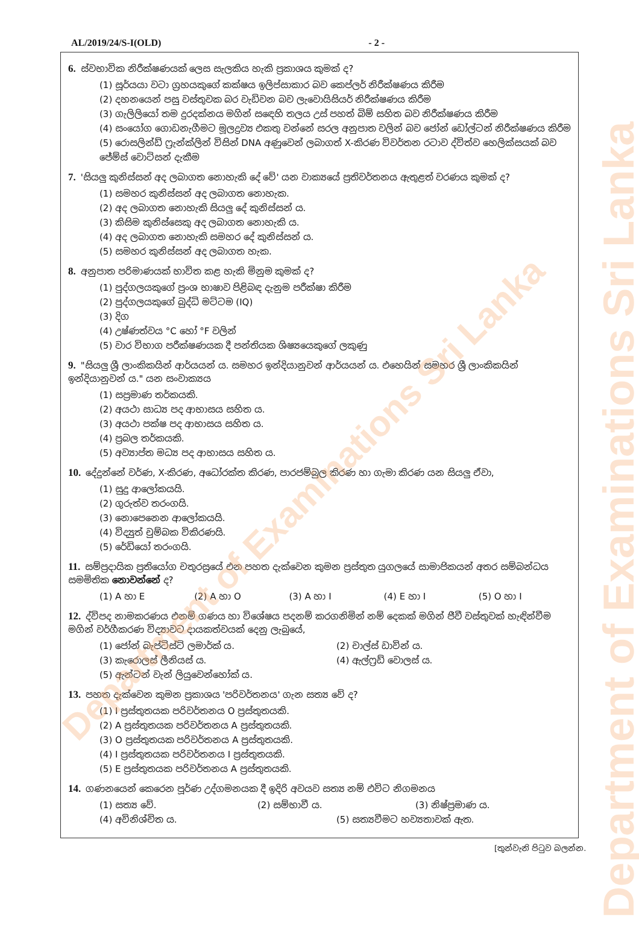AL/2019/24/S-I(OLD) - 2 -
6. ස්වභාවික නිරීක්ෂණයක් ලෙස සැලකිය හැකි ප්‍රකාශය කුමක් ද?
(1) සූර්යයා වටා ග්‍රහයකුගේ කක්ෂය ඉලිප්සාකාර බව කෙප්ලර් නිරීක්ෂණය කිරීම
(2) දහනයෙන් පසු වස්තුවක බර වැඩිවන බව ලැවොයිසියර් නිරීක්ෂණය කිරීම
(3) ගැලිලියෝ තම දුරදක්නය මගින් සඳෙහි තලය උස් පහත් බිම් සහිත බව නිරීක්ෂණය කිරීම
(4) සංයෝග ගොඩනැගීමට මූලද්‍රව්‍ය එකතු වන්නේ සරල අනුපාත වලින් බව ජෝන් ඩෝල්ටන් නිරීක්ෂණය කිරීම
(5) රොසලින්ඩ් ෆ්‍රැන්ක්ලින් විසින් DNA අණුවෙන් ලබාගත් X-කිරණ විවර්තන රටාව ද්විත්ව හෙලික්සයක් බව ජේම්ස් වොට්සන් දැකීම
7. 'සියලු කුනිස්සන් අද ලබාගත නොහැකි දේ වේ' යන වාක්‍යයේ ප්‍රතිවර්තනය ඇතුළත් වරණය කුමක් ද?
(1) සමහර කුනිස්සන් අද ලබාගත නොහැක.
(2) අද ලබාගත නොහැකි සියලු දේ කුනිස්සන් ය.
(3) කිසිම කුනිස්සෙකු අද ලබාගත නොහැකි ය.
(4) අද ලබාගත නොහැකි සමහර දේ කුනිස්සන් ය.
(5) සමහර කුනිස්සන් අද ලබාගත හැක.
8. අනුපාත පරිමාණයක් භාවිත කළ හැකි මිනුම කුමක් ද?
(1) පුද්ගලයකුගේ ප්‍රංශ භාෂාව පිළිබඳ දැනුම පරීක්ෂා කිරීම
(2) පුද්ගලයකුගේ බුද්ධි මට්ටම (IQ)
(3) දිග
(4) උෂ්ණත්වය °C හෝ °F වලින්
(5) වාර විභාග පරීක්ෂණයක දී පන්තියක ශිෂ්‍යයෙකුගේ ලකුණු
9. "සියලු ශ්‍රී ලාංකිකයින් ආර්යයන් ය. සමහර ඉන්දියානුවන් ආර්යයන් ය. එහෙයින් සමහර ශ්‍රී ලාංකිකයින් ඉන්දියානුවන් ය." යන සංවාක්‍යය
(1) සප්‍රමාණ තර්කයකි.
(2) අයථා සාධ්‍ය පද ආභාසය සහිත ය.
(3) අයථා පක්ෂ පද ආභාසය සහිත ය.
(4) ප්‍රබල තර්කයකි.
(5) අව්‍යාප්ත මධ්‍ය පද ආභාසය සහිත ය.
10. දේදුන්නේ වර්ණ, X-කිරණ, අධෝරක්ත කිරණ, පාරජම්බුල කිරණ හා ගැමා කිරණ යන සියලු ඒවා,
(1) සුදු ආලෝකයයි.
(2) ගුරුත්ව තරංගයි.
(3) නොපෙනෙන ආලෝකයයි.
(4) විද්‍යුත් චුම්බක විකිරණයි.
(5) රේඩියෝ තරංගයි.
11. සම්ප්‍රදායික ප්‍රතියෝග චතුරස්‍රයේ එන පහත දැක්වෙන කුමන ප්‍රස්තුත යුගලයේ සාමාජිකයන් අතර සම්බන්ධය සමමිතික නොවන්නේ ද?
(1) A හා E (2) A හා O (3) A හා I (4) E හා I (5) O හා I
12. ද්විපද නාමකරණය එනම් ගණය හා විශේෂය පදනම් කරගනිමින් නම් දෙකක් මගින් ජීවී වස්තුවක් හැඳින්වීම මගින් වර්ගීකරණ විද්‍යාවට දායකත්වයක් දෙනු ලැබුයේ,
(1) ජෝන් බැප්ටිස්ට් ලමාර්ක් ය. (2) චාල්ස් ඩාවින් ය.
(3) කැරොලස් ලීනියස් ය. (4) ඇල්ෆ්‍රඩ් වොලස් ය.
(5) ඇන්ටන් වැන් ලියුවෙන්හෝක් ය.
13. පහත දැක්වෙන කුමන ප්‍රකාශය 'පරිවර්තනය' ගැන සත්‍ය වේ ද?
(1) I ප්‍රස්තුතයක පරිවර්තනය O ප්‍රස්තුතයකි.
(2) A ප්‍රස්තුතයක පරිවර්තනය A ප්‍රස්තුතයකි.
(3) O ප්‍රස්තුතයක පරිවර්තනය A ප්‍රස්තුතයකි.
(4) I ප්‍රස්තුතයක පරිවර්තනය I ප්‍රස්තුතයකි.
(5) E ප්‍රස්තුතයක පරිවර්තනය A ප්‍රස්තුතයකි.
14. ගණනයෙන් කෙරෙන පූර්ණ උද්ගමනයක දී ඉදිරි අවයව සත්‍ය නම් එවිට නිගමනය
(1) සත්‍ය වේ. (2) සම්භාවී ය. (3) නිෂ්ප්‍රමාණ ය.
(4) අවිනිශ්චිත ය. (5) සත්‍යවීමට හව්‍යතාවක් ඇත.
[තුන්වැනි පිටුව බලන්න.
Department of Examinations Sri Lanka
Department of Examinations Sri Lanka